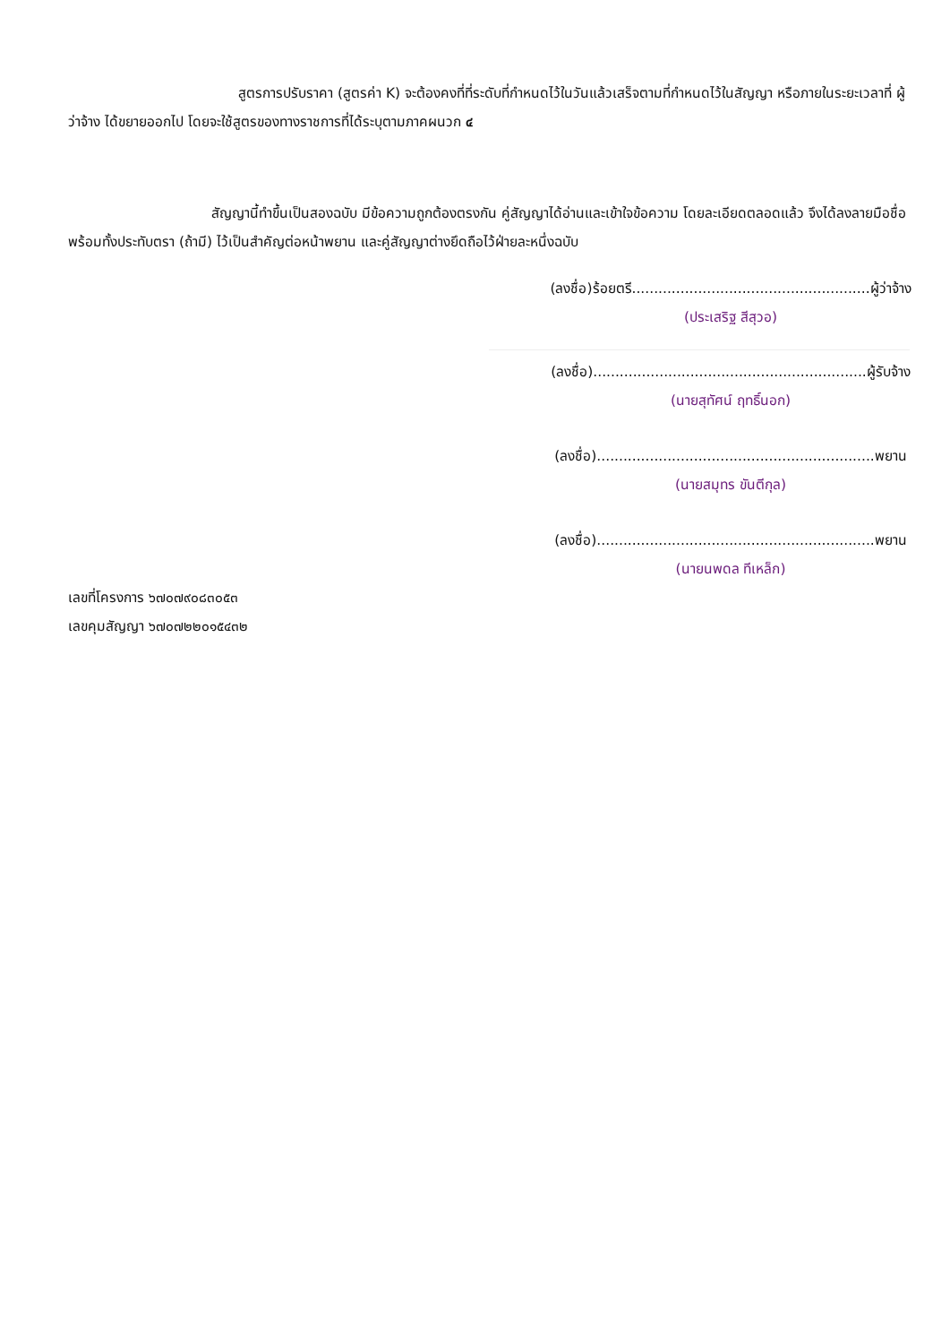สูตรการปรับราคา (สูตรค่า K) จะต้องคงที่ที่ระดับที่กำหนดไว้ในวันแล้วเสร็จตามที่กำหนดไว้ในสัญญา หรือภายในระยะเวลาที่ ผู้ว่าจ้าง ได้ขยายออกไป โดยจะใช้สูตรของทางราชการที่ได้ระบุตามภาคผนวก ๔
สัญญานี้ทำขึ้นเป็นสองฉบับ มีข้อความถูกต้องตรงกัน คู่สัญญาได้อ่านและเข้าใจข้อความ โดยละเอียดตลอดแล้ว จึงได้ลงลายมือชื่อ พร้อมทั้งประทับตรา (ถ้ามี) ไว้เป็นสำคัญต่อหน้าพยาน และคู่สัญญาต่างยึดถือไว้ฝ่ายละหนึ่งฉบับ
(ลงชื่อ)ร้อยตรี......................................................ผู้ว่าจ้าง
(ประเสริฐ สีสุวอ)
(ลงชื่อ)..............................................................ผู้รับจ้าง
(นายสุทัศน์ ฤทธิ์นอก)
(ลงชื่อ)...............................................................พยาน
(นายสมุทร ขันตีกุล)
(ลงชื่อ)...............................................................พยาน
(นายนพดล ทีเหล็ก)
เลขที่โครงการ ๖๗๐๗๙๐๘๓๐๕๓
เลขคุมสัญญา ๖๗๐๗๒๒๐๑๕๔๓๒